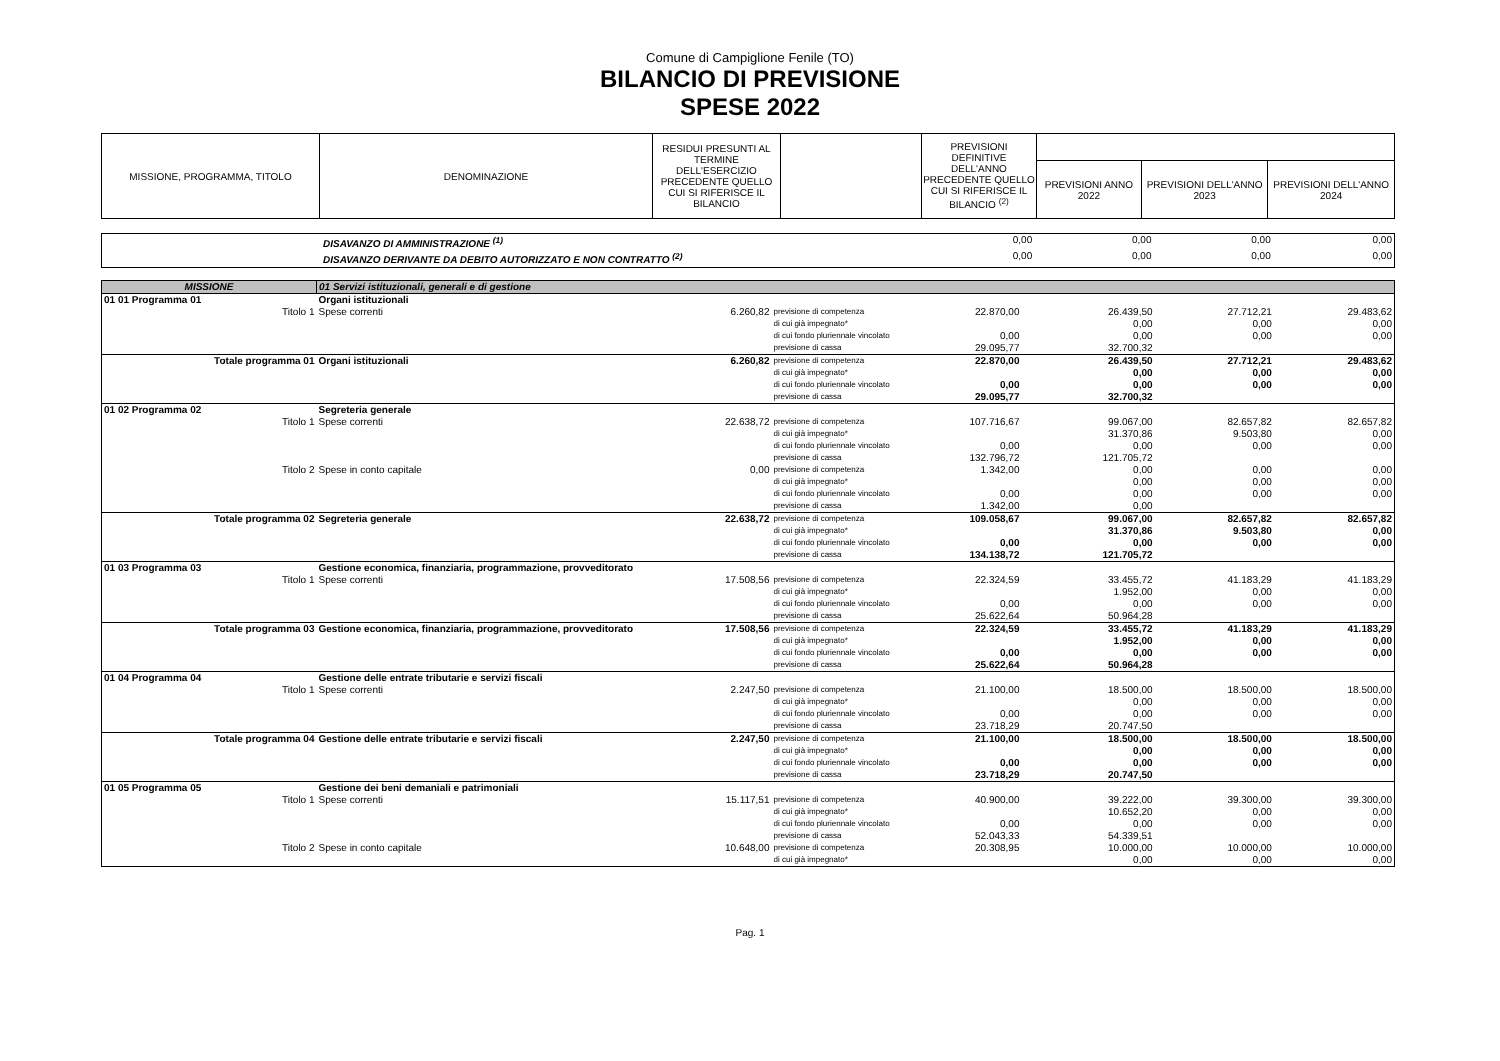Comune di Campiglione Fenile (TO)
BILANCIO DI PREVISIONE
SPESE 2022
| MISSIONE, PROGRAMMA, TITOLO | DENOMINAZIONE | RESIDUI PRESUNTI AL TERMINE DELL'ESERCIZIO PRECEDENTE QUELLO CUI SI RIFERISCE IL BILANCIO | | PREVISIONI DEFINITIVE DELL'ANNO PRECEDENTE QUELLO CUI SI RIFERISCE IL BILANCIO <sup>(2)</sup> | | | |
| --- | --- | --- | --- | --- | --- | --- | --- |
| | | | | | PREVISIONI ANNO 2022 | PREVISIONI DELL'ANNO 2023 | PREVISIONI DELL'ANNO 2024 |
| | DISAVANZO DI AMMINISTRAZIONE <sup>(1)</sup> | 0,00 | 0,00 | 0,00 | 0,00 |
| | DISAVANZO DERIVANTE DA DEBITO AUTORIZZATO E NON CONTRATTO <sup>(2)</sup> | 0,00 | 0,00 | 0,00 | 0,00 |
| MISSIONE | 01 Servizi istituzionali, generali e di gestione | | | | | | |
| 01 01 Programma 01 | Organi istituzionali | | | | | | |
| Titolo 1 | Spese correnti | 6.260,82 | previsione di competenza | 22.870,00 | 26.439,50 | 27.712,21 | 29.483,62 |
| | | | di cui già impegnato* | | 0,00 | 0,00 | 0,00 |
| | | | di cui fondo pluriennale vincolato | 0,00 | 0,00 | 0,00 | 0,00 |
| | | | previsione di cassa | 29.095,77 | 32.700,32 | | |
| Totale programma 01 | Organi istituzionali | 6.260,82 | previsione di competenza | 22.870,00 | 26.439,50 | 27.712,21 | 29.483,62 |
| | | | di cui già impegnato* | | 0,00 | 0,00 | 0,00 |
| | | | di cui fondo pluriennale vincolato | 0,00 | 0,00 | 0,00 | 0,00 |
| | | | previsione di cassa | 29.095,77 | 32.700,32 | | |
| 01 02 Programma 02 | Segreteria generale | | | | | | |
| Titolo 1 | Spese correnti | 22.638,72 | previsione di competenza | 107.716,67 | 99.067,00 | 82.657,82 | 82.657,82 |
| | | | di cui già impegnato* | | 31.370,86 | 9.503,80 | 0,00 |
| | | | di cui fondo pluriennale vincolato | 0,00 | 0,00 | 0,00 | 0,00 |
| | | | previsione di cassa | 132.796,72 | 121.705,72 | | |
| Titolo 2 | Spese in conto capitale | 0,00 | previsione di competenza | 1.342,00 | 0,00 | 0,00 | 0,00 |
| | | | di cui già impegnato* | | 0,00 | 0,00 | 0,00 |
| | | | di cui fondo pluriennale vincolato | 0,00 | 0,00 | 0,00 | 0,00 |
| | | | previsione di cassa | 1.342,00 | 0,00 | | |
| Totale programma 02 | Segreteria generale | 22.638,72 | previsione di competenza | 109.058,67 | 99.067,00 | 82.657,82 | 82.657,82 |
| | | | di cui già impegnato* | | 31.370,86 | 9.503,80 | 0,00 |
| | | | di cui fondo pluriennale vincolato | 0,00 | 0,00 | 0,00 | 0,00 |
| | | | previsione di cassa | 134.138,72 | 121.705,72 | | |
| 01 03 Programma 03 | Gestione economica, finanziaria, programmazione, provveditorato | | | | | | |
| Titolo 1 | Spese correnti | 17.508,56 | previsione di competenza | 22.324,59 | 33.455,72 | 41.183,29 | 41.183,29 |
| | | | di cui già impegnato* | | 1.952,00 | 0,00 | 0,00 |
| | | | di cui fondo pluriennale vincolato | 0,00 | 0,00 | 0,00 | 0,00 |
| | | | previsione di cassa | 25.622,64 | 50.964,28 | | |
| Totale programma 03 | Gestione economica, finanziaria, programmazione, provveditorato | 17.508,56 | previsione di competenza di cui già impegnato* | 22.324,59 | 33.455,72 1.952,00 | 41.183,29 0,00 | 41.183,29 0,00 |
| | | | di cui fondo pluriennale vincolato | 0,00 | 0,00 | 0,00 | 0,00 |
| | | | previsione di cassa | 25.622,64 | 50.964,28 | | |
| 01 04 Programma 04 | Gestione delle entrate tributarie e servizi fiscali | | | | | | |
| Titolo 1 | Spese correnti | 2.247,50 | previsione di competenza | 21.100,00 | 18.500,00 | 18.500,00 | 18.500,00 |
| | | | di cui già impegnato* | | 0,00 | 0,00 | 0,00 |
| | | | di cui fondo pluriennale vincolato | 0,00 | 0,00 | 0,00 | 0,00 |
| | | | previsione di cassa | 23.718,29 | 20.747,50 | | |
| Totale programma 04 | Gestione delle entrate tributarie e servizi fiscali | 2.247,50 | previsione di competenza | 21.100,00 | 18.500,00 | 18.500,00 | 18.500,00 |
| | | | di cui già impegnato* | | 0,00 | 0,00 | 0,00 |
| | | | di cui fondo pluriennale vincolato | 0,00 | 0,00 | 0,00 | 0,00 |
| | | | previsione di cassa | 23.718,29 | 20.747,50 | | |
| 01 05 Programma 05 | Gestione dei beni demaniali e patrimoniali | | | | | | |
| Titolo 1 | Spese correnti | 15.117,51 | previsione di competenza | 40.900,00 | 39.222,00 | 39.300,00 | 39.300,00 |
| | | | di cui già impegnato* | | 10.652,20 | 0,00 | 0,00 |
| | | | di cui fondo pluriennale vincolato | 0,00 | 0,00 | 0,00 | 0,00 |
| | | | previsione di cassa | 52.043,33 | 54.339,51 | | |
| Titolo 2 | Spese in conto capitale | 10.648,00 | previsione di competenza | 20.308,95 | 10.000,00 | 10.000,00 | 10.000,00 |
| | | | di cui già impegnato* | | 0,00 | 0,00 | 0,00 |
Pag. 1